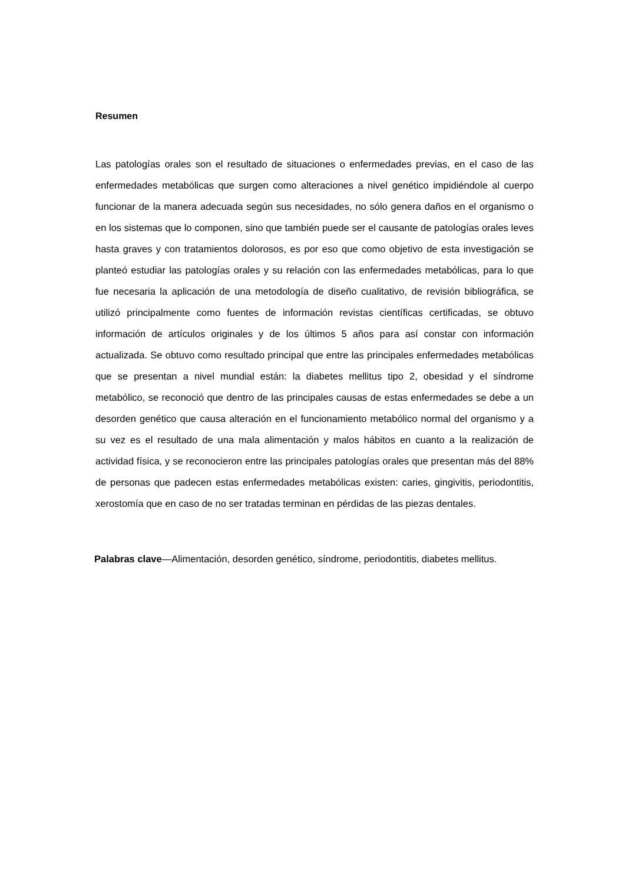Resumen
Las patologías orales son el resultado de situaciones o enfermedades previas, en el caso de las enfermedades metabólicas que surgen como alteraciones a nivel genético impidiéndole al cuerpo funcionar de la manera adecuada según sus necesidades, no sólo genera daños en el organismo o en los sistemas que lo componen, sino que también puede ser el causante de patologías orales leves hasta graves y con tratamientos dolorosos, es por eso que como objetivo de esta investigación se planteó estudiar las patologías orales y su relación con las enfermedades metabólicas, para lo que fue necesaria la aplicación de una metodología de diseño cualitativo, de revisión bibliográfica, se utilizó principalmente como fuentes de información revistas científicas certificadas, se obtuvo información de artículos originales y de los últimos 5 años para así constar con información actualizada. Se obtuvo como resultado principal que entre las principales enfermedades metabólicas que se presentan a nivel mundial están: la diabetes mellitus tipo 2, obesidad y el síndrome metabólico, se reconoció que dentro de las principales causas de estas enfermedades se debe a un desorden genético que causa alteración en el funcionamiento metabólico normal del organismo y a su vez es el resultado de una mala alimentación y malos hábitos en cuanto a la realización de actividad física, y se reconocieron entre las principales patologías orales que presentan más del 88% de personas que padecen estas enfermedades metabólicas existen: caries, gingivitis, periodontitis, xerostomía que en caso de no ser tratadas terminan en pérdidas de las piezas dentales.
Palabras clave—Alimentación, desorden genético, síndrome, periodontitis, diabetes mellitus.